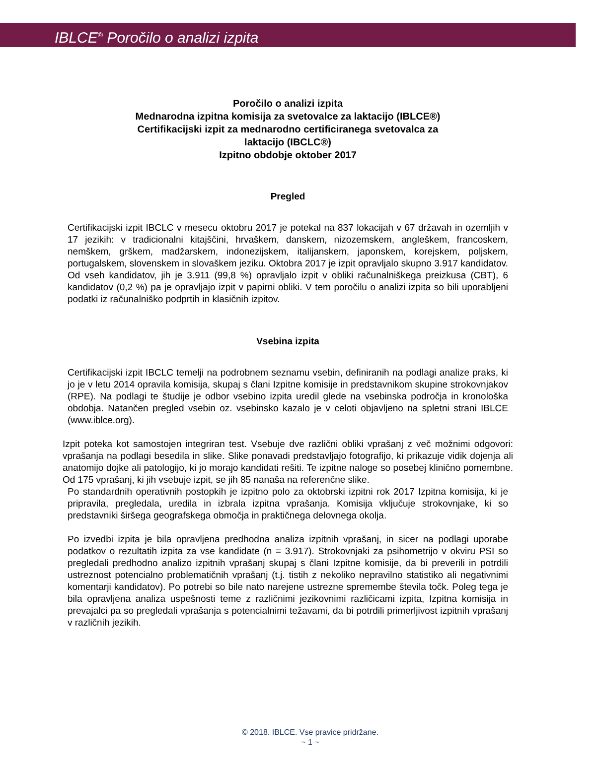IBLCE<sup>®</sup> Poročilo o analizi izpita
Poročilo o analizi izpita
Mednarodna izpitna komisija za svetovalce za laktacijo (IBLCE®)
Certifikacijski izpit za mednarodno certificiranega svetovalca za
laktacijo (IBCLC®)
Izpitno obdobje oktober 2017
Pregled
Certifikacijski izpit IBCLC v mesecu oktobru 2017 je potekal na 837 lokacijah v 67 državah in ozemljih v 17 jezikih: v tradicionalni kitajščini, hrvaškem, danskem, nizozemskem, angleškem, francoskem, nemškem, grškem, madžarskem, indonezijskem, italijanskem, japonskem, korejskem, poljskem, portugalskem, slovenskem in slovaškem jeziku. Oktobra 2017 je izpit opravljalo skupno 3.917 kandidatov. Od vseh kandidatov, jih je 3.911 (99,8 %) opravljalo izpit v obliki računalniškega preizkusa (CBT), 6 kandidatov (0,2 %) pa je opravljajo izpit v papirni obliki. V tem poročilu o analizi izpita so bili uporabljeni podatki iz računalniško podprtih in klasičnih izpitov.
Vsebina izpita
Certifikacijski izpit IBCLC temelji na podrobnem seznamu vsebin, definiranih na podlagi analize praks, ki jo je v letu 2014 opravila komisija, skupaj s člani Izpitne komisije in predstavnikom skupine strokovnjakov (RPE). Na podlagi te študije je odbor vsebino izpita uredil glede na vsebinska področja in kronološka obdobja. Natančen pregled vsebin oz. vsebinsko kazalo je v celoti objavljeno na spletni strani IBLCE (www.iblce.org).
Izpit poteka kot samostojen integriran test. Vsebuje dve različni obliki vprašanj z več možnimi odgovori: vprašanja na podlagi besedila in slike. Slike ponavadi predstavljajo fotografijo, ki prikazuje vidik dojenja ali anatomijo dojke ali patologijo, ki jo morajo kandidati rešiti. Te izpitne naloge so posebej klinično pomembne. Od 175 vprašanj, ki jih vsebuje izpit, se jih 85 nanaša na referenčne slike.
Po standardnih operativnih postopkih je izpitno polo za oktobrski izpitni rok 2017 Izpitna komisija, ki je pripravila, pregledala, uredila in izbrala izpitna vprašanja. Komisija vključuje strokovnjake, ki so predstavniki širšega geografskega območja in praktičnega delovnega okolja.
Po izvedbi izpita je bila opravljena predhodna analiza izpitnih vprašanj, in sicer na podlagi uporabe podatkov o rezultatih izpita za vse kandidate (n = 3.917). Strokovnjaki za psihometrijo v okviru PSI so pregledali predhodno analizo izpitnih vprašanj skupaj s člani Izpitne komisije, da bi preverili in potrdili ustreznost potencialno problematičnih vprašanj (t.j. tistih z nekoliko nepravilno statistiko ali negativnimi komentarji kandidatov). Po potrebi so bile nato narejene ustrezne spremembe števila točk. Poleg tega je bila opravljena analiza uspešnosti teme z različnimi jezikovnimi različicami izpita, Izpitna komisija in prevajalci pa so pregledali vprašanja s potencialnimi težavami, da bi potrdili primerljivost izpitnih vprašanj v različnih jezikih.
© 2018. IBLCE. Vse pravice pridržane.
~ 1 ~